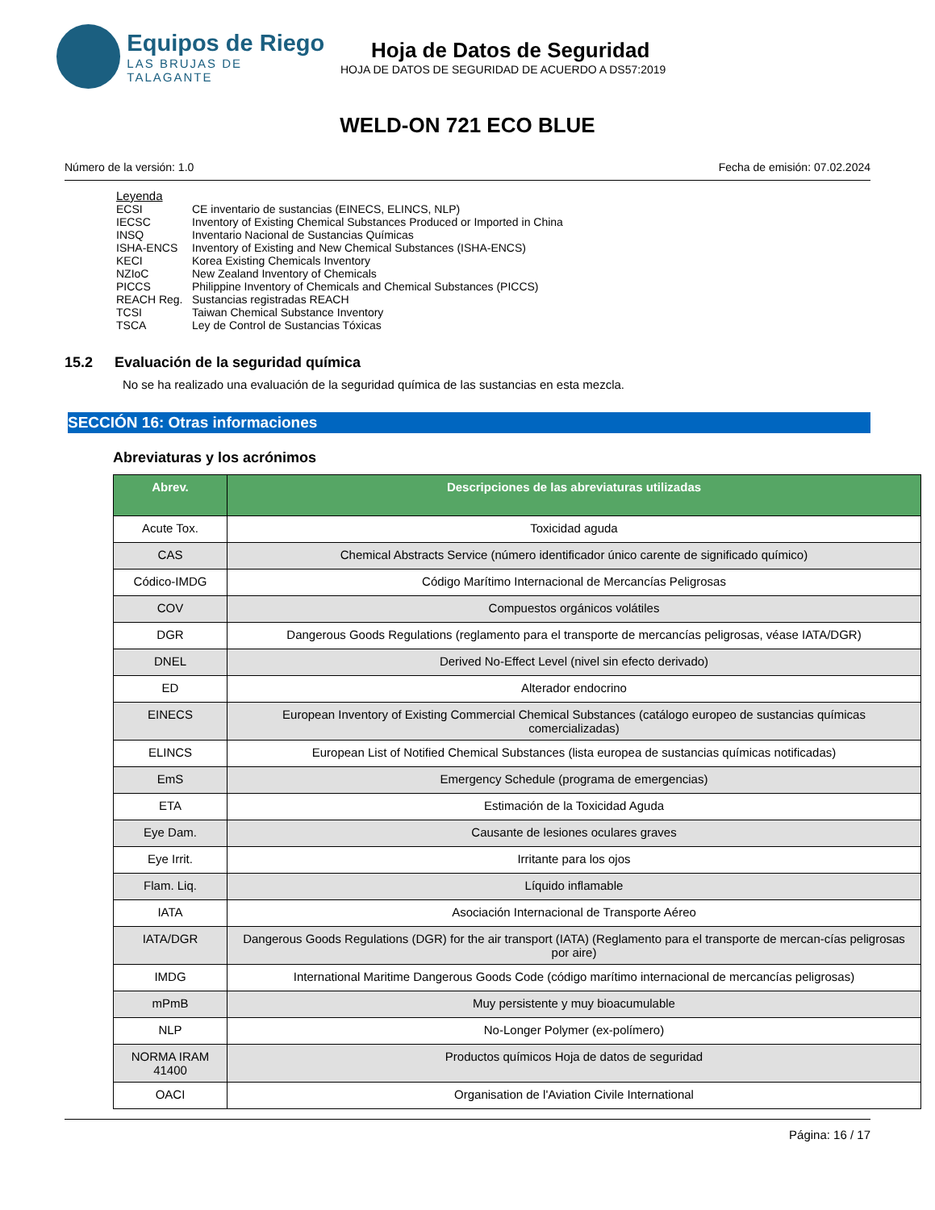Equipos de Riego
LAS BRUJAS DE TALAGANTE
Hoja de Datos de Seguridad
HOJA DE DATOS DE SEGURIDAD DE ACUERDO A DS57:2019
WELD-ON 721 ECO BLUE
Número de la versión: 1.0 Fecha de emisión: 07.02.2024
Leyenda
ECSI CE inventario de sustancias (EINECS, ELINCS, NLP)
IECSC Inventory of Existing Chemical Substances Produced or Imported in China
INSQ Inventario Nacional de Sustancias Químicas
ISHA-ENCS Inventory of Existing and New Chemical Substances (ISHA-ENCS)
KECI Korea Existing Chemicals Inventory
NZIoC New Zealand Inventory of Chemicals
PICCS Philippine Inventory of Chemicals and Chemical Substances (PICCS)
REACH Reg. Sustancias registradas REACH
TCSI Taiwan Chemical Substance Inventory
TSCA Ley de Control de Sustancias Tóxicas
15.2 Evaluación de la seguridad química
No se ha realizado una evaluación de la seguridad química de las sustancias en esta mezcla.
SECCIÓN 16: Otras informaciones
Abreviaturas y los acrónimos
| Abrev. | Descripciones de las abreviaturas utilizadas |
| --- | --- |
| Acute Tox. | Toxicidad aguda |
| CAS | Chemical Abstracts Service (número identificador único carente de significado químico) |
| Códico-IMDG | Código Marítimo Internacional de Mercancías Peligrosas |
| COV | Compuestos orgánicos volátiles |
| DGR | Dangerous Goods Regulations (reglamento para el transporte de mercancías peligrosas, véase IATA/DGR) |
| DNEL | Derived No-Effect Level (nivel sin efecto derivado) |
| ED | Alterador endocrino |
| EINECS | European Inventory of Existing Commercial Chemical Substances (catálogo europeo de sustancias químicas comercializadas) |
| ELINCS | European List of Notified Chemical Substances (lista europea de sustancias químicas notificadas) |
| EmS | Emergency Schedule (programa de emergencias) |
| ETA | Estimación de la Toxicidad Aguda |
| Eye Dam. | Causante de lesiones oculares graves |
| Eye Irrit. | Irritante para los ojos |
| Flam. Liq. | Líquido inflamable |
| IATA | Asociación Internacional de Transporte Aéreo |
| IATA/DGR | Dangerous Goods Regulations (DGR) for the air transport (IATA) (Reglamento para el transporte de mercan-cías peligrosas por aire) |
| IMDG | International Maritime Dangerous Goods Code (código marítimo internacional de mercancías peligrosas) |
| mPmB | Muy persistente y muy bioacumulable |
| NLP | No-Longer Polymer (ex-polímero) |
| NORMA IRAM 41400 | Productos químicos Hoja de datos de seguridad |
| OACI | Organisation de l'Aviation Civile International |
Página: 16 / 17